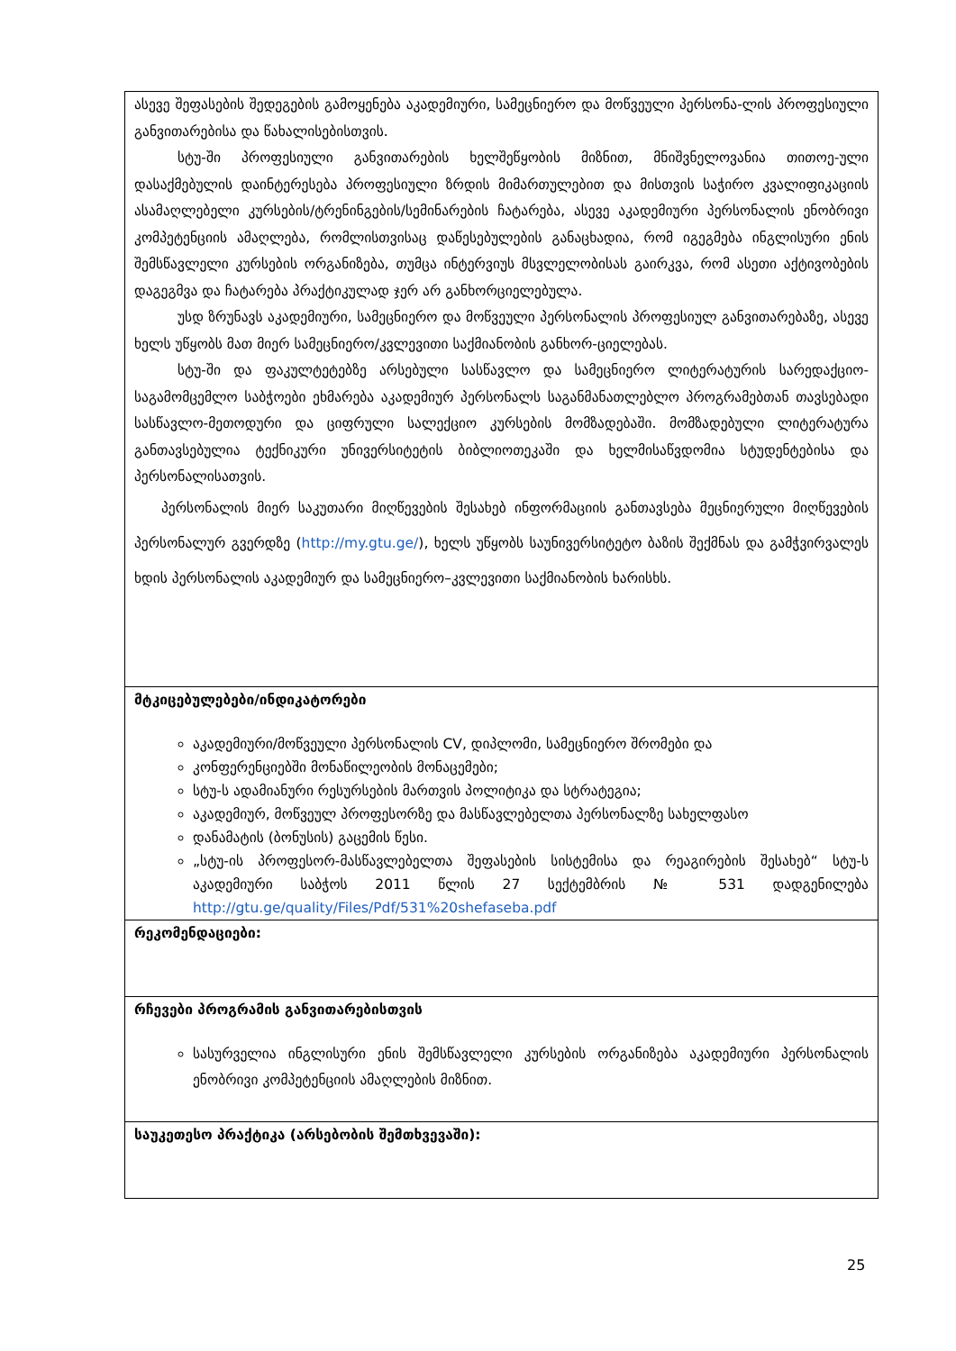| ასევე შეფასების შედეგების გამოყენება აკადემიური, სამეცნიერო და მოწვეული პერსონა-ლის პროფესიული განვითარებისა და წახალისებისთვის. სტუ-ში პროფესიული განვითარების ხელშეწყობის მიზნით, მნიშვნელოვანია თითოე-ული დასაქმებულის დაინტერესება პროფესიული ზრდის მიმართულებით და მისთვის საჭირო კვალიფიკაციის ასამაღლებელი კურსების/ტრენინგების/სემინარების ჩატარება, ასევე აკადემიური პერსონალის ენობრივი კომპეტენციის ამაღლება, რომლისთვისაც დაწესებულების განაცხადია, რომ იგეგმება ინგლისური ენის შემსწავლელი კურსების ორგანიზება, თუმცა ინტერვიუს მსვლელობისას გაირკვა, რომ ასეთი აქტივობების დაგეგმვა და ჩატარება პრაქტიკულად ჯერ არ განხორციელებულა. უსდ ზრუნავს აკადემიური, სამეცნიერო და მოწვეული პერსონალის პროფესიულ განვითარებაზე, ასევე ხელს უწყობს მათ მიერ სამეცნიერო/კვლევითი საქმიანობის განხორ-ციელებას. სტუ-ში და ფაკულტეტებზე არსებული სასწავლო და სამეცნიერო ლიტერატურის სარედაქციო-საგამომცემლო საბჭოები ეხმარება აკადემიურ პერსონალს საგანმანათლებლო პროგრამებთან თავსებადი სასწავლო-მეთოდური და ციფრული სალექციო კურსების მომზადებაში. მომზადებული ლიტერატურა განთავსებულია ტექნიკური უნივერსიტეტის ბიბლიოთეკაში და ხელმისაწვდომია სტუდენტებისა და პერსონალისათვის. პერსონალის მიერ საკუთარი მიღწევების შესახებ ინფორმაციის განთავსება მეცნიერული მიღწევების პერსონალურ გვერდზე ( http://my.gtu.ge/ ), ხელს უწყობს საუნივერსიტეტო ბაზის შექმნას და გამჭვირვალეს ხდის პერსონალის აკადემიურ და სამეცნიერო–კვლევითი საქმიანობის ხარისხს. |
| მტკიცებულებები/ინდიკატორები აკადემიური/მოწვეული პერსონალის CV, დიპლომი, სამეცნიერო შრომები და კონფერენციებში მონაწილეობის მონაცემები; სტუ-ს ადამიანური რესურსების მართვის პოლიტიკა და სტრატეგია; აკადემიურ, მოწვეულ პროფესორზე და მასწავლებელთა პერსონალზე სახელფასო დანამატის (ბონუსის) გაცემის წესი. „სტუ-ის პროფესორ-მასწავლებელთა შეფასების სისტემისა და რეაგირების შესახებ“ სტუ-ს აკადემიური საბჭოს 2011 წლის 27 სექტემბრის № 531 დადგენილება http://gtu.ge/quality/Files/Pdf/531%20shefaseba.pdf |
| რეკომენდაციები: |
| რჩევები პროგრამის განვითარებისთვის სასურველია ინგლისური ენის შემსწავლელი კურსების ორგანიზება აკადემიური პერსონალის ენობრივი კომპეტენციის ამაღლების მიზნით. |
| საუკეთესო პრაქტიკა (არსებობის შემთხვევაში): |
25